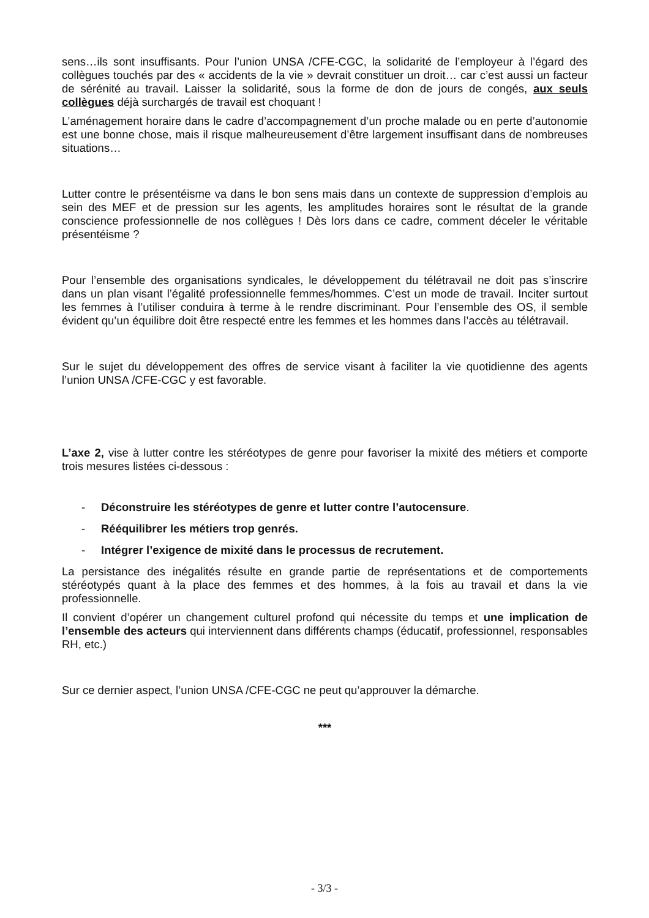sens…ils sont insuffisants. Pour l’union UNSA /CFE-CGC, la solidarité de l’employeur à l’égard des collègues touchés par des « accidents de la vie » devrait constituer un droit… car c’est aussi un facteur de sérénité au travail. Laisser la solidarité, sous la forme de don de jours de congés, aux seuls collègues déjà surchargés de travail est choquant !
L’aménagement horaire dans le cadre d’accompagnement d’un proche malade ou en perte d’autonomie est une bonne chose, mais il risque malheureusement d’être largement insuffisant dans de nombreuses situations…
Lutter contre le présentéisme va dans le bon sens mais dans un contexte de suppression d’emplois au sein des MEF et de pression sur les agents, les amplitudes horaires sont le résultat de la grande conscience professionnelle de nos collègues ! Dès lors dans ce cadre, comment déceler le véritable présentéisme ?
Pour l’ensemble des organisations syndicales, le développement du télétravail ne doit pas s’inscrire dans un plan visant l’égalité professionnelle femmes/hommes. C’est un mode de travail. Inciter surtout les femmes à l’utiliser conduira à terme à le rendre discriminant. Pour l’ensemble des OS, il semble évident qu’un équilibre doit être respecté entre les femmes et les hommes dans l’accès au télétravail.
Sur le sujet du développement des offres de service visant à faciliter la vie quotidienne des agents l’union UNSA /CFE-CGC y est favorable.
L’axe 2, vise à lutter contre les stéréotypes de genre pour favoriser la mixité des métiers et comporte trois mesures listées ci-dessous :
- Déconstruire les stéréotypes de genre et lutter contre l’autocensure.
- Rééquilibrer les métiers trop genrés.
- Intégrer l’exigence de mixité dans le processus de recrutement.
La persistance des inégalités résulte en grande partie de représentations et de comportements stéréotypés quant à la place des femmes et des hommes, à la fois au travail et dans la vie professionnelle.
Il convient d’opérer un changement culturel profond qui nécessite du temps et une implication de l’ensemble des acteurs qui interviennent dans différents champs (éducatif, professionnel, responsables RH, etc.)
Sur ce dernier aspect, l’union UNSA /CFE-CGC ne peut qu’approuver la démarche.
***
- 3/3 -